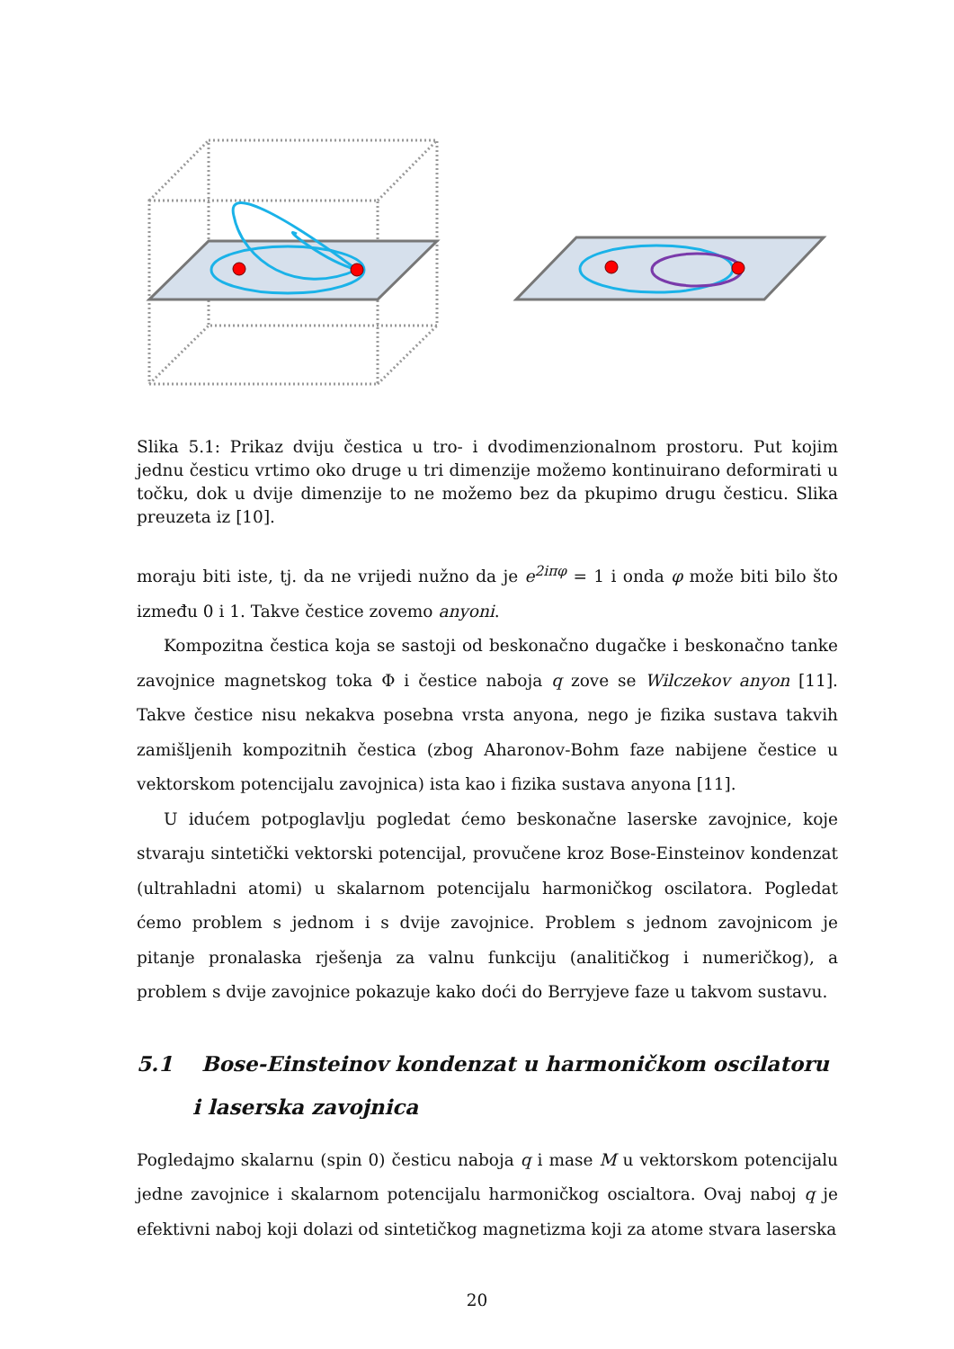Slika 5.1: Prikaz dviju čestica u tro- i dvodimenzionalnom prostoru. Put kojim jednu česticu vrtimo oko druge u tri dimenzije možemo kontinuirano deformirati u točku, dok u dvije dimenzije to ne možemo bez da pkupimo drugu česticu. Slika preuzeta iz [10].
moraju biti iste, tj. da ne vrijedi nužno da je e<sup>2iπφ</sup> = 1 i onda φ može biti bilo što između 0 i 1. Takve čestice zovemo anyoni.
Kompozitna čestica koja se sastoji od beskonačno dugačke i beskonačno tanke zavojnice magnetskog toka Φ i čestice naboja q zove se Wilczekov anyon [11]. Takve čestice nisu nekakva posebna vrsta anyona, nego je fizika sustava takvih zamišljenih kompozitnih čestica (zbog Aharonov-Bohm faze nabijene čestice u vektorskom potencijalu zavojnica) ista kao i fizika sustava anyona [11].
U idućem potpoglavlju pogledat ćemo beskonačne laserske zavojnice, koje stvaraju sintetički vektorski potencijal, provučene kroz Bose-Einsteinov kondenzat (ultrahladni atomi) u skalarnom potencijalu harmoničkog oscilatora. Pogledat ćemo problem s jednom i s dvije zavojnice. Problem s jednom zavojnicom je pitanje pronalaska rješenja za valnu funkciju (analitičkog i numeričkog), a problem s dvije zavojnice pokazuje kako doći do Berryjeve faze u takvom sustavu.
5.1 Bose-Einsteinov kondenzat u harmoničkom oscilatoru i laserska zavojnica
Pogledajmo skalarnu (spin 0) česticu naboja q i mase M u vektorskom potencijalu jedne zavojnice i skalarnom potencijalu harmoničkog oscialtora. Ovaj naboj q je efektivni naboj koji dolazi od sintetičkog magnetizma koji za atome stvara laserska
20